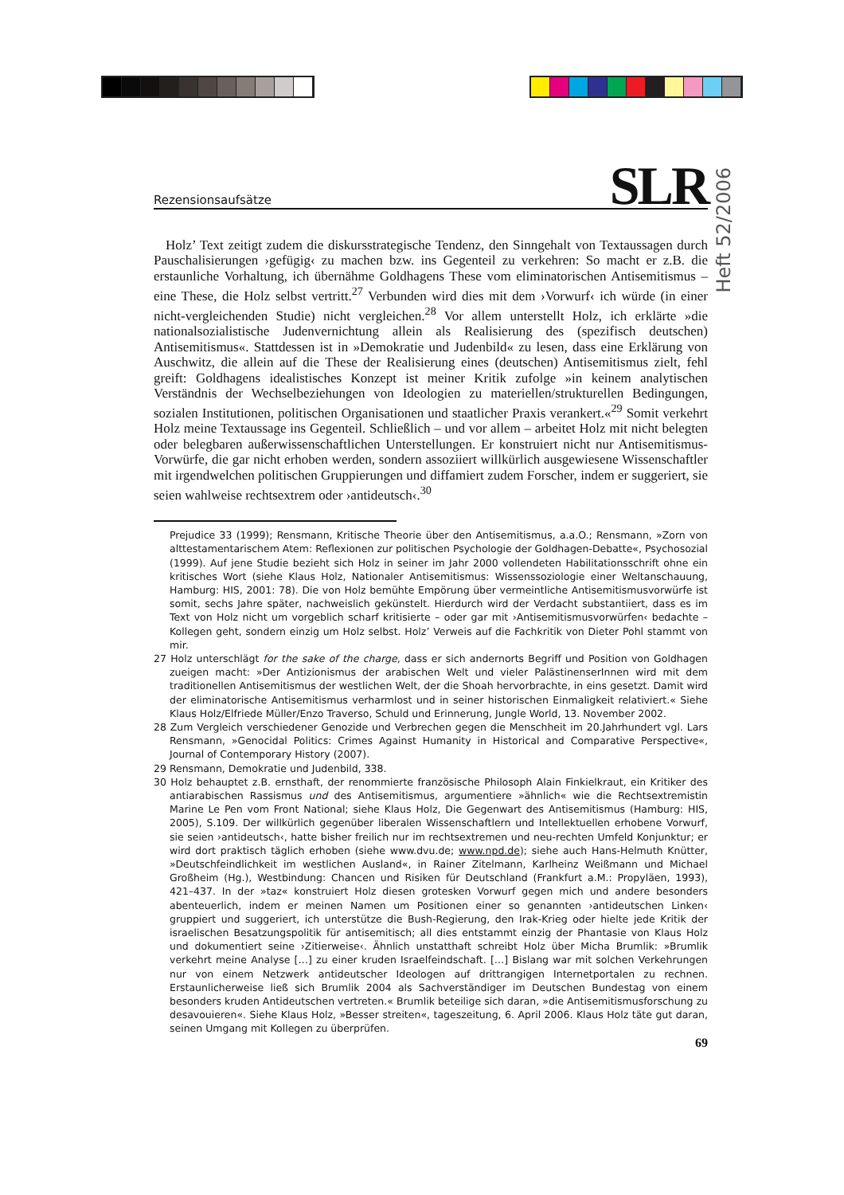Rezensionsaufsätze
SLR
Heft 52/2006
Holz’ Text zeitigt zudem die diskursstrategische Tendenz, den Sinngehalt von Textaussagen durch Pauschalisierungen ›gefügig‹ zu machen bzw. ins Gegenteil zu verkehren: So macht er z.B. die erstaunliche Vorhaltung, ich übernähme Goldhagens These vom eliminatorischen Antisemitismus – eine These, die Holz selbst vertritt.<sup>27</sup> Verbunden wird dies mit dem ›Vorwurf‹ ich würde (in einer nicht-vergleichenden Studie) nicht vergleichen.<sup>28</sup> Vor allem unterstellt Holz, ich erklärte »die nationalsozialistische Judenvernichtung allein als Realisierung des (spezifisch deutschen) Antisemitismus«. Stattdessen ist in »Demokratie und Judenbild« zu lesen, dass eine Erklärung von Auschwitz, die allein auf die These der Realisierung eines (deutschen) Antisemitismus zielt, fehl greift: Goldhagens idealistisches Konzept ist meiner Kritik zufolge »in keinem analytischen Verständnis der Wechselbeziehungen von Ideologien zu materiellen/strukturellen Bedingungen, sozialen Institutionen, politischen Organisationen und staatlicher Praxis verankert.«<sup>29</sup> Somit verkehrt Holz meine Textaussage ins Gegenteil. Schließlich – und vor allem – arbeitet Holz mit nicht belegten oder belegbaren außerwissenschaftlichen Unterstellungen. Er konstruiert nicht nur Antisemitismus-Vorwürfe, die gar nicht erhoben werden, sondern assoziiert willkürlich ausgewiesene Wissenschaftler mit irgendwelchen politischen Gruppierungen und diffamiert zudem Forscher, indem er suggeriert, sie seien wahlweise rechtsextrem oder ›antideutsch‹.<sup>30</sup>
Prejudice 33 (1999); Rensmann, Kritische Theorie über den Antisemitismus, a.a.O.; Rensmann, »Zorn von alttestamentarischem Atem: Reflexionen zur politischen Psychologie der Goldhagen-Debatte«, Psychosozial (1999). Auf jene Studie bezieht sich Holz in seiner im Jahr 2000 vollendeten Habilitationsschrift ohne ein kritisches Wort (siehe Klaus Holz, Nationaler Antisemitismus: Wissenssoziologie einer Weltanschauung, Hamburg: HIS, 2001: 78). Die von Holz bemühte Empörung über vermeintliche Antisemitismusvorwürfe ist somit, sechs Jahre später, nachweislich gekünstelt. Hierdurch wird der Verdacht substantiiert, dass es im Text von Holz nicht um vorgeblich scharf kritisierte – oder gar mit ›Antisemitismusvorwürfen‹ bedachte – Kollegen geht, sondern einzig um Holz selbst. Holz’ Verweis auf die Fachkritik von Dieter Pohl stammt von mir.
27 Holz unterschlägt for the sake of the charge, dass er sich andernorts Begriff und Position von Goldhagen zueigen macht: »Der Antizionismus der arabischen Welt und vieler PalästinenserInnen wird mit dem traditionellen Antisemitismus der westlichen Welt, der die Shoah hervorbrachte, in eins gesetzt. Damit wird der eliminatorische Antisemitismus verharmlost und in seiner historischen Einmaligkeit relativiert.« Siehe Klaus Holz/Elfriede Müller/Enzo Traverso, Schuld und Erinnerung, Jungle World, 13. November 2002.
28 Zum Vergleich verschiedener Genozide und Verbrechen gegen die Menschheit im 20.Jahrhundert vgl. Lars Rensmann, »Genocidal Politics: Crimes Against Humanity in Historical and Comparative Perspective«, Journal of Contemporary History (2007).
29 Rensmann, Demokratie und Judenbild, 338.
30 Holz behauptet z.B. ernsthaft, der renommierte französische Philosoph Alain Finkielkraut, ein Kritiker des antiarabischen Rassismus und des Antisemitismus, argumentiere »ähnlich« wie die Rechtsextremistin Marine Le Pen vom Front National; siehe Klaus Holz, Die Gegenwart des Antisemitismus (Hamburg: HIS, 2005), S.109. Der willkürlich gegenüber liberalen Wissenschaftlern und Intellektuellen erhobene Vorwurf, sie seien ›antideutsch‹, hatte bisher freilich nur im rechtsextremen und neu-rechten Umfeld Konjunktur; er wird dort praktisch täglich erhoben (siehe www.dvu.de; www.npd.de); siehe auch Hans-Helmuth Knütter, »Deutschfeindlichkeit im westlichen Ausland«, in Rainer Zitelmann, Karlheinz Weißmann und Michael Großheim (Hg.), Westbindung: Chancen und Risiken für Deutschland (Frankfurt a.M.: Propyläen, 1993), 421–437. In der »taz« konstruiert Holz diesen grotesken Vorwurf gegen mich und andere besonders abenteuerlich, indem er meinen Namen um Positionen einer so genannten ›antideutschen Linken‹ gruppiert und suggeriert, ich unterstütze die Bush-Regierung, den Irak-Krieg oder hielte jede Kritik der israelischen Besatzungspolitik für antisemitisch; all dies entstammt einzig der Phantasie von Klaus Holz und dokumentiert seine ›Zitierweise‹. Ähnlich unstatthaft schreibt Holz über Micha Brumlik: »Brumlik verkehrt meine Analyse […] zu einer kruden Israelfeindschaft. […] Bislang war mit solchen Verkehrungen nur von einem Netzwerk antideutscher Ideologen auf drittrangigen Internetportalen zu rechnen. Erstaunlicherweise ließ sich Brumlik 2004 als Sachverständiger im Deutschen Bundestag von einem besonders kruden Antideutschen vertreten.« Brumlik beteilige sich daran, »die Antisemitismusforschung zu desavouieren«. Siehe Klaus Holz, »Besser streiten«, tageszeitung, 6. April 2006. Klaus Holz täte gut daran, seinen Umgang mit Kollegen zu überprüfen.
69